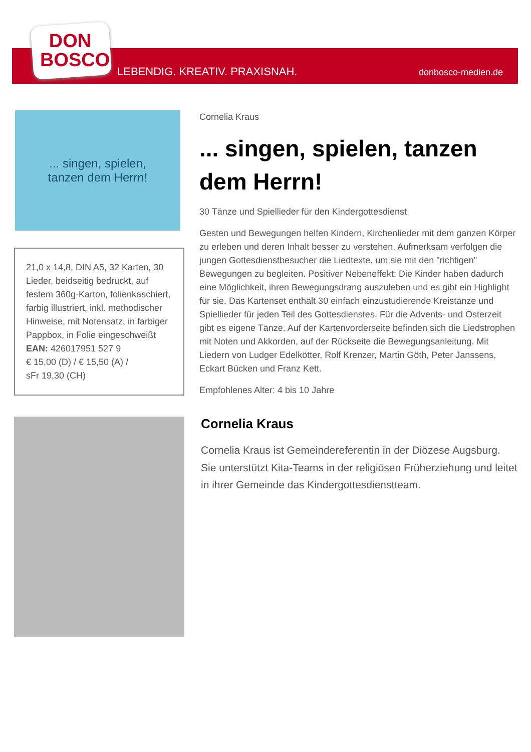DON
BOSCO
LEBENDIG. KREATIV. PRAXISNAH. donbosco-medien.de
... singen, spielen,
tanzen dem Herrn!
21,0 x 14,8, DIN A5, 32 Karten, 30 Lieder, beidseitig bedruckt, auf festem 360g-Karton, folienkaschiert, farbig illustriert, inkl. methodischer Hinweise, mit Notensatz, in farbiger Pappbox, in Folie eingeschweißt
EAN: 426017951 527 9
€ 15,00 (D) / € 15,50 (A) /
sFr 19,30 (CH)
Cornelia Kraus
... singen, spielen, tanzen dem Herrn!
30 Tänze und Spiellieder für den Kindergottesdienst
Gesten und Bewegungen helfen Kindern, Kirchenlieder mit dem ganzen Körper zu erleben und deren Inhalt besser zu verstehen. Aufmerksam verfolgen die jungen Gottesdienstbesucher die Liedtexte, um sie mit den "richtigen" Bewegungen zu begleiten. Positiver Nebeneffekt: Die Kinder haben dadurch eine Möglichkeit, ihren Bewegungsdrang auszuleben und es gibt ein Highlight für sie. Das Kartenset enthält 30 einfach einzustudierende Kreistänze und Spiellieder für jeden Teil des Gottesdienstes. Für die Advents- und Osterzeit gibt es eigene Tänze. Auf der Kartenvorderseite befinden sich die Liedstrophen mit Noten und Akkorden, auf der Rückseite die Bewegungsanleitung. Mit Liedern von Ludger Edelkötter, Rolf Krenzer, Martin Göth, Peter Janssens, Eckart Bücken und Franz Kett.
Empfohlenes Alter: 4 bis 10 Jahre
Cornelia Kraus
Cornelia Kraus ist Gemeindereferentin in der Diözese Augsburg. Sie unterstützt Kita-Teams in der religiösen Früherziehung und leitet in ihrer Gemeinde das Kindergottesdienstteam.